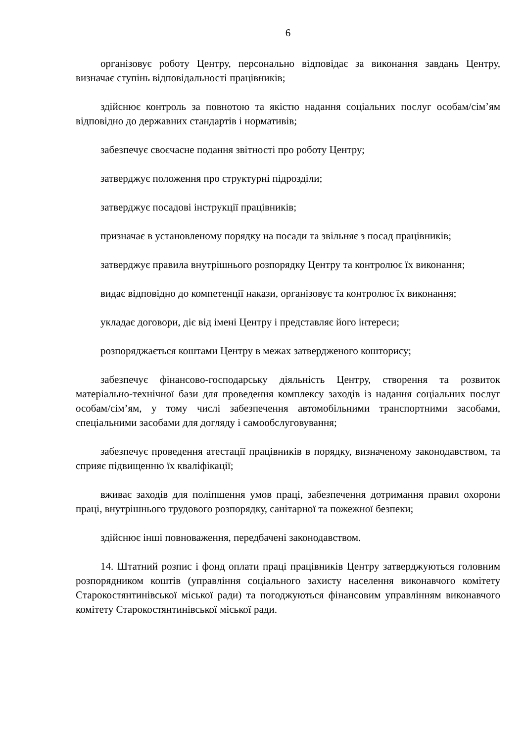6
організовує роботу Центру, персонально відповідає за виконання завдань Центру, визначає ступінь відповідальності працівників;
здійснює контроль за повнотою та якістю надання соціальних послуг особам/сім’ям відповідно до державних стандартів і нормативів;
забезпечує своєчасне подання звітності про роботу Центру;
затверджує положення про структурні підрозділи;
затверджує посадові інструкції працівників;
призначає в установленому порядку на посади та звільняє з посад працівників;
затверджує правила внутрішнього розпорядку Центру та контролює їх виконання;
видає відповідно до компетенції накази, організовує та контролює їх виконання;
укладає договори, діє від імені Центру і представляє його інтереси;
розпоряджається коштами Центру в межах затвердженого кошторису;
забезпечує фінансово-господарську діяльність Центру, створення та розвиток матеріально-технічної бази для проведення комплексу заходів із надання соціальних послуг особам/сім’ям, у тому числі забезпечення автомобільними транспортними засобами, спеціальними засобами для догляду і самообслуговування;
забезпечує проведення атестації працівників в порядку, визначеному законодавством, та сприяє підвищенню їх кваліфікації;
вживає заходів для поліпшення умов праці, забезпечення дотримання правил охорони праці, внутрішнього трудового розпорядку, санітарної та пожежної безпеки;
здійснює інші повноваження, передбачені законодавством.
14. Штатний розпис і фонд оплати праці працівників Центру затверджуються головним розпорядником коштів (управління соціального захисту населення виконавчого комітету Старокостянтинівської міської ради) та погоджуються фінансовим управлінням виконавчого комітету Старокостянтинівської міської ради.